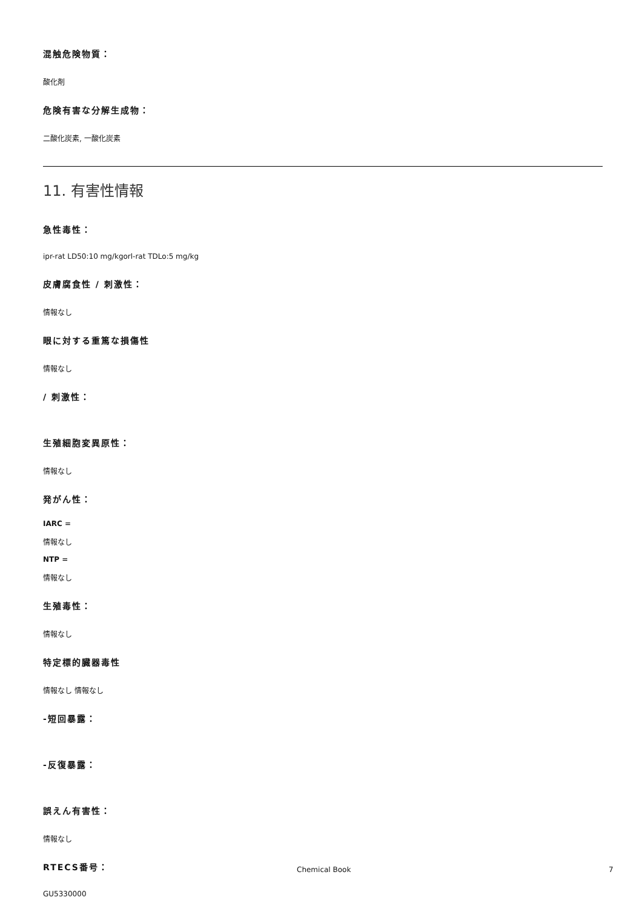混触危険物質：
酸化剤
危険有害な分解生成物：
二酸化炭素, 一酸化炭素
11. 有害性情報
急性毒性：
ipr-rat LD50:10 mg/kgorl-rat TDLo:5 mg/kg
皮膚腐食性 / 刺激性：
情報なし
眼に対する重篤な損傷性
情報なし
/ 刺激性：
生殖細胞変異原性：
情報なし
発がん性：
IARC =
情報なし
NTP =
情報なし
生殖毒性：
情報なし
特定標的臓器毒性
情報なし 情報なし
-短回暴露：
-反復暴露：
誤えん有害性：
情報なし
RTECS番号：
GU5330000
Chemical Book 7